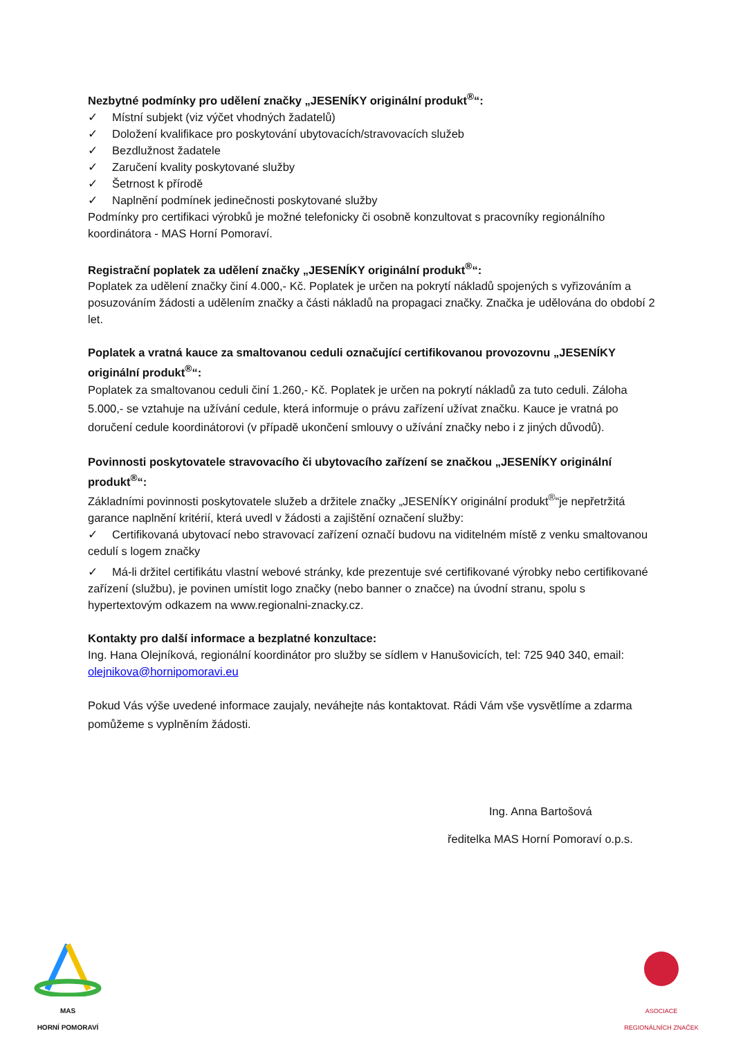Nezbytné podmínky pro udělení značky „JESENÍKY originální produkt<sup>®</sup>“:
✓ Místní subjekt (viz výčet vhodných žadatelů)
✓ Doložení kvalifikace pro poskytování ubytovacích/stravovacích služeb
✓ Bezdlužnost žadatele
✓ Zaručení kvality poskytované služby
✓ Šetrnost k přírodě
✓ Naplnění podmínek jedinečnosti poskytované služby
Podmínky pro certifikaci výrobků je možné telefonicky či osobně konzultovat s pracovníky regionálního koordinátora - MAS Horní Pomoraví.
Registrační poplatek za udělení značky „JESENÍKY originální produkt<sup>®</sup>“:
Poplatek za udělení značky činí 4.000,- Kč. Poplatek je určen na pokrytí nákladů spojených s vyřizováním a posuzováním žádosti a udělením značky a části nákladů na propagaci značky. Značka je udělována do období 2 let.
Poplatek a vratná kauce za smaltovanou ceduli označující certifikovanou provozovnu „JESENÍKY originální produkt<sup>®</sup>“:
Poplatek za smaltovanou ceduli činí 1.260,- Kč. Poplatek je určen na pokrytí nákladů za tuto ceduli. Záloha 5.000,- se vztahuje na užívání cedule, která informuje o právu zařízení užívat značku. Kauce je vratná po doručení cedule koordinátorovi (v případě ukončení smlouvy o užívání značky nebo i z jiných důvodů).
Povinnosti poskytovatele stravovacího či ubytovacího zařízení se značkou „JESENÍKY originální produkt<sup>®</sup>“:
Základními povinnosti poskytovatele služeb a držitele značky „JESENÍKY originální produkt<sup>®</sup>“je nepřetržitá garance naplnění kritérií, která uvedl v žádosti a zajištění označení služby:
✓ Certifikovaná ubytovací nebo stravovací zařízení označí budovu na viditelném místě z venku smaltovanou cedulí s logem značky
✓ Má-li držitel certifikátu vlastní webové stránky, kde prezentuje své certifikované výrobky nebo certifikované zařízení (službu), je povinen umístit logo značky (nebo banner o značce) na úvodní stranu, spolu s hypertextovým odkazem na www.regionalni-znacky.cz.
Kontakty pro další informace a bezplatné konzultace:
Ing. Hana Olejníková, regionální koordinátor pro služby se sídlem v Hanušovicích, tel: 725 940 340, email: olejnikova@hornipomoravi.eu
Pokud Vás výše uvedené informace zaujaly, neváhejte nás kontaktovat. Rádi Vám vše vysvětlíme a zdarma pomůžeme s vyplněním žádosti.
Ing. Anna Bartošová
ředitelka MAS Horní Pomoraví o.p.s.
MAS
HORNÍ POMORAVÍ
ASOCIACE REGIONÁLNÍCH ZNAČEK